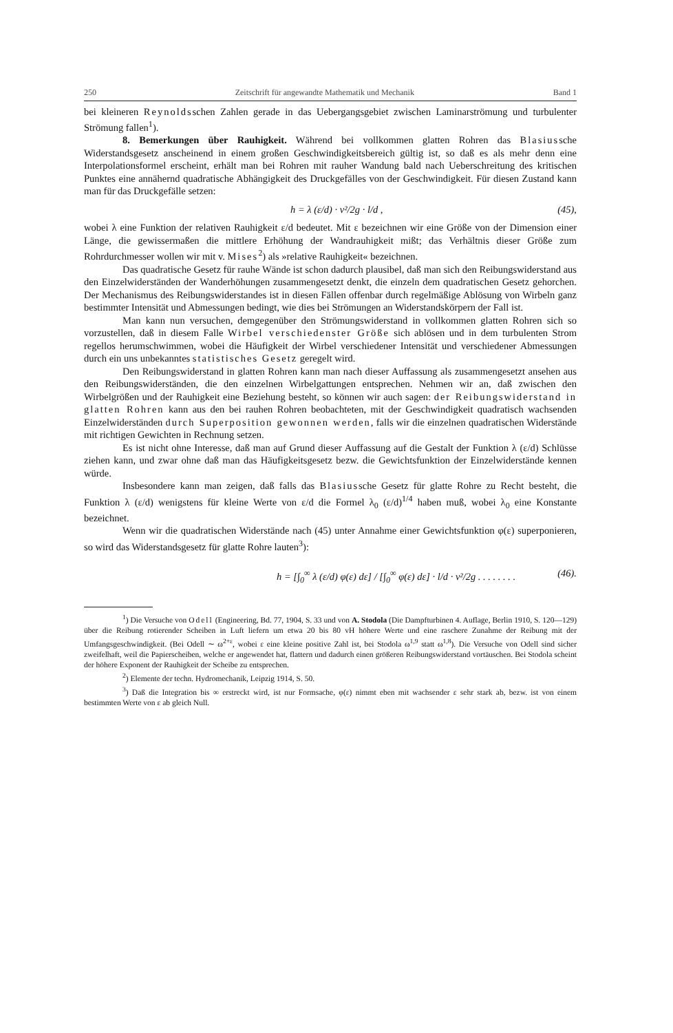250 Zeitschrift für angewandte Mathematik und Mechanik Band 1
bei kleineren Reynoldsschen Zahlen gerade in das Uebergangsgebiet zwischen Laminarströmung und turbulenter Strömung fallen<sup>1</sup>).
8. Bemerkungen über Rauhigkeit. Während bei vollkommen glatten Rohren das Blasiussche Widerstandsgesetz anscheinend in einem großen Geschwindigkeitsbereich gültig ist, so daß es als mehr denn eine Interpolationsformel erscheint, erhält man bei Rohren mit rauher Wandung bald nach Ueberschreitung des kritischen Punktes eine annähernd quadratische Abhängigkeit des Druckgefälles von der Geschwindigkeit. Für diesen Zustand kann man für das Druckgefälle setzen:
h = λ (ε/d) · v²/2g · l/d , (45),
wobei λ eine Funktion der relativen Rauhigkeit ε/d bedeutet. Mit ε bezeichnen wir eine Größe von der Dimension einer Länge, die gewissermaßen die mittlere Erhöhung der Wandrauhigkeit mißt; das Verhältnis dieser Größe zum Rohrdurchmesser wollen wir mit v. Mises<sup>2</sup>) als »relative Rauhigkeit« bezeichnen.
Das quadratische Gesetz für rauhe Wände ist schon dadurch plausibel, daß man sich den Reibungswiderstand aus den Einzelwiderständen der Wanderhöhungen zusammengesetzt denkt, die einzeln dem quadratischen Gesetz gehorchen. Der Mechanismus des Reibungswiderstandes ist in diesen Fällen offenbar durch regelmäßige Ablösung von Wirbeln ganz bestimmter Intensität und Abmessungen bedingt, wie dies bei Strömungen an Widerstandskörpern der Fall ist.
Man kann nun versuchen, demgegenüber den Strömungswiderstand in vollkommen glatten Rohren sich so vorzustellen, daß in diesem Falle Wirbel verschiedenster Größe sich ablösen und in dem turbulenten Strom regellos herumschwimmen, wobei die Häufigkeit der Wirbel verschiedener Intensität und verschiedener Abmessungen durch ein uns unbekanntes statistisches Gesetz geregelt wird.
Den Reibungswiderstand in glatten Rohren kann man nach dieser Auffassung als zusammengesetzt ansehen aus den Reibungswiderständen, die den einzelnen Wirbelgattungen entsprechen. Nehmen wir an, daß zwischen den Wirbelgrößen und der Rauhigkeit eine Beziehung besteht, so können wir auch sagen: der Reibungswiderstand in glatten Rohren kann aus den bei rauhen Rohren beobachteten, mit der Geschwindigkeit quadratisch wachsenden Einzelwiderständen durch Superposition gewonnen werden, falls wir die einzelnen quadratischen Widerstände mit richtigen Gewichten in Rechnung setzen.
Es ist nicht ohne Interesse, daß man auf Grund dieser Auffassung auf die Gestalt der Funktion λ (ε/d) Schlüsse ziehen kann, und zwar ohne daß man das Häufigkeitsgesetz bezw. die Gewichtsfunktion der Einzelwiderstände kennen würde.
Insbesondere kann man zeigen, daß falls das Blasiussche Gesetz für glatte Rohre zu Recht besteht, die Funktion λ (ε/d) wenigstens für kleine Werte von ε/d die Formel λ<sub>0</sub> (ε/d)<sup>1/4</sup> haben muß, wobei λ<sub>0</sub> eine Konstante bezeichnet.
Wenn wir die quadratischen Widerstände nach (45) unter Annahme einer Gewichtsfunktion φ(ε) superponieren, so wird das Widerstandsgesetz für glatte Rohre lauten<sup>3</sup>):
h = [∫<sub>0</sub><sup>∞</sup> λ (ε/d) φ(ε) dε] / [∫<sub>0</sub><sup>∞</sup> φ(ε) dε] · l/d · v²/2g . . . . . . . . (46).
<sup>1</sup>) Die Versuche von Odell (Engineering, Bd. 77, 1904, S. 33 und von A. Stodola (Die Dampfturbinen 4. Auflage, Berlin 1910, S. 120—129) über die Reibung rotierender Scheiben in Luft liefern um etwa 20 bis 80 vH höhere Werte und eine raschere Zunahme der Reibung mit der Umfangsgeschwindigkeit. (Bei Odell ∼ ω<sup>2+ε</sup>, wobei ε eine kleine positive Zahl ist, bei Stodola ω<sup>1,9</sup> statt ω<sup>1,8</sup>). Die Versuche von Odell sind sicher zweifelhaft, weil die Papierscheiben, welche er angewendet hat, flattern und dadurch einen größeren Reibungswiderstand vortäuschen. Bei Stodola scheint der höhere Exponent der Rauhigkeit der Scheibe zu entsprechen.
<sup>2</sup>) Elemente der techn. Hydromechanik, Leipzig 1914, S. 50.
<sup>3</sup>) Daß die Integration bis ∞ erstreckt wird, ist nur Formsache, φ(ε) nimmt eben mit wachsender ε sehr stark ab, bezw. ist von einem bestimmten Werte von ε ab gleich Null.